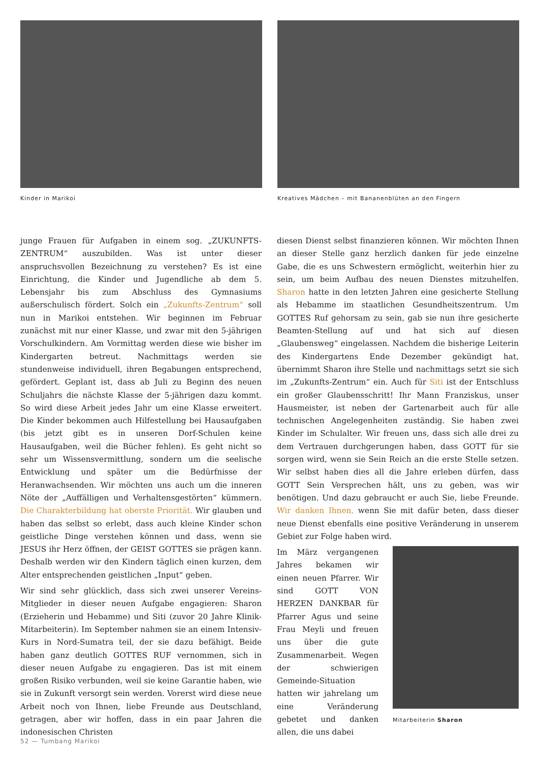Kinder in Marikoi Kreatives Mädchen – mit Bananenblüten an den Fingern
junge Frauen für Aufgaben in einem sog. „ZUKUNFTS-ZENTRUM“ auszubilden. Was ist unter dieser anspruchsvollen Bezeichnung zu verstehen? Es ist eine Einrichtung, die Kinder und Jugendliche ab dem 5. Lebensjahr bis zum Abschluss des Gymnasiums außerschulisch fördert. Solch ein „Zukunfts-Zentrum“ soll nun in Marikoi entstehen. Wir beginnen im Februar zunächst mit nur einer Klasse, und zwar mit den 5-jährigen Vorschulkindern. Am Vormittag werden diese wie bisher im Kindergarten betreut. Nachmittags werden sie stundenweise individuell, ihren Begabungen entsprechend, gefördert. Geplant ist, dass ab Juli zu Beginn des neuen Schuljahrs die nächste Klasse der 5-jährigen dazu kommt. So wird diese Arbeit jedes Jahr um eine Klasse erweitert. Die Kinder bekommen auch Hilfestellung bei Hausaufgaben (bis jetzt gibt es in unseren Dorf-Schulen keine Hausaufgaben, weil die Bücher fehlen). Es geht nicht so sehr um Wissensvermittlung, sondern um die seelische Entwicklung und später um die Bedürfnisse der Heranwachsenden. Wir möchten uns auch um die inneren Nöte der „Auffälligen und Verhaltensgestörten“ kümmern. Die Charakterbildung hat oberste Priorität. Wir glauben und haben das selbst so erlebt, dass auch kleine Kinder schon geistliche Dinge verstehen können und dass, wenn sie JESUS ihr Herz öffnen, der GEIST GOTTES sie prägen kann. Deshalb werden wir den Kindern täglich einen kurzen, dem Alter entsprechenden geistlichen „Input“ geben.
Wir sind sehr glücklich, dass sich zwei unserer Vereins-Mitglieder in dieser neuen Aufgabe engagieren: Sharon (Erzieherin und Hebamme) und Siti (zuvor 20 Jahre Klinik-Mitarbeiterin). Im September nahmen sie an einem Intensiv-Kurs in Nord-Sumatra teil, der sie dazu befähigt. Beide haben ganz deutlich GOTTES RUF vernommen, sich in dieser neuen Aufgabe zu engagieren. Das ist mit einem großen Risiko verbunden, weil sie keine Garantie haben, wie sie in Zukunft versorgt sein werden. Vorerst wird diese neue Arbeit noch von Ihnen, liebe Freunde aus Deutschland, getragen, aber wir hoffen, dass in ein paar Jahren die indonesischen Christen
diesen Dienst selbst finanzieren können. Wir möchten Ihnen an dieser Stelle ganz herzlich danken für jede einzelne Gabe, die es uns Schwestern ermöglicht, weiterhin hier zu sein, um beim Aufbau des neuen Dienstes mitzuhelfen. Sharon hatte in den letzten Jahren eine gesicherte Stellung als Hebamme im staatlichen Gesundheitszentrum. Um GOTTES Ruf gehorsam zu sein, gab sie nun ihre gesicherte Beamten-Stellung auf und hat sich auf diesen „Glaubensweg“ eingelassen. Nachdem die bisherige Leiterin des Kindergartens Ende Dezember gekündigt hat, übernimmt Sharon ihre Stelle und nachmittags setzt sie sich im „Zukunfts-Zentrum“ ein. Auch für Siti ist der Entschluss ein großer Glaubensschritt! Ihr Mann Franziskus, unser Hausmeister, ist neben der Gartenarbeit auch für alle technischen Angelegenheiten zuständig. Sie haben zwei Kinder im Schulalter. Wir freuen uns, dass sich alle drei zu dem Vertrauen durchgerungen haben, dass GOTT für sie sorgen wird, wenn sie Sein Reich an die erste Stelle setzen. Wir selbst haben dies all die Jahre erleben dürfen, dass GOTT Sein Versprechen hält, uns zu geben, was wir benötigen. Und dazu gebraucht er auch Sie, liebe Freunde. Wir danken Ihnen, wenn Sie mit dafür beten, dass dieser neue Dienst ebenfalls eine positive Veränderung in unserem Gebiet zur Folge haben wird.
Im März vergangenen Jahres bekamen wir einen neuen Pfarrer. Wir sind GOTT VON HERZEN DANKBAR für Pfarrer Agus und seine Frau Meyli und freuen uns über die gute Zusammenarbeit. Wegen der schwierigen Gemeinde-Situation hatten wir jahrelang um eine Veränderung gebetet und danken allen, die uns dabei
Mitarbeiterin Sharon
52 — Tumbang Marikoi